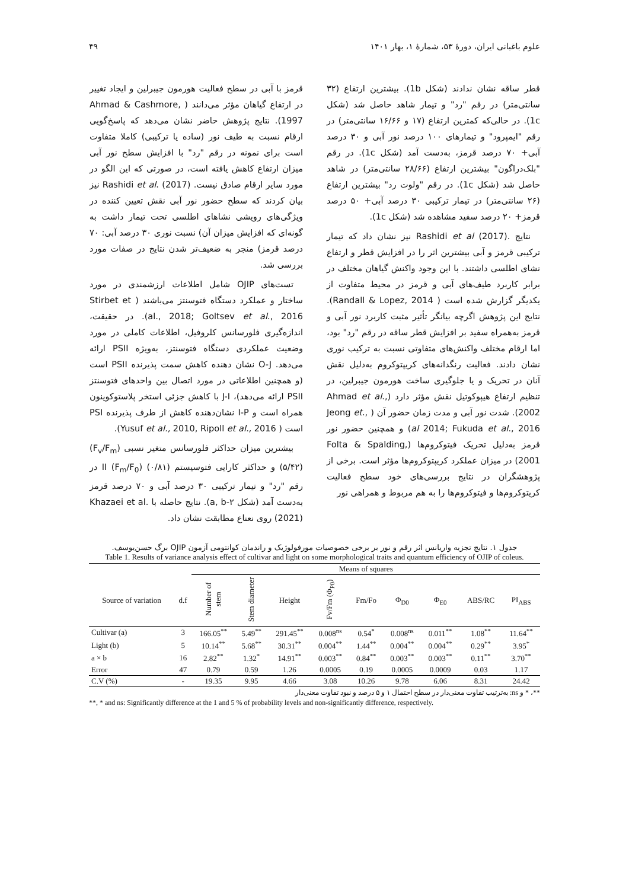علوم باغبانی ایران، دورهٔ ۵۳، شمارهٔ ۱، بهار ۱۴۰۱ ۴۹
قطر ساقه نشان ندادند (شکل 1b). بیشترین ارتفاع (۳۲ سانتی‌متر) در رقم "رد" و تیمار شاهد حاصل شد (شکل 1c). در حالی‌که کمترین ارتفاع (۱۷ و ۱۶/۶۶ سانتی‌متر) در رقم "ایمپرود" و تیمارهای ۱۰۰ درصد نور آبی و ۳۰ درصد آبی+ ۷۰ درصد قرمز، به‌دست آمد (شکل 1c). در رقم "بلک‌دراگون" بیشترین ارتفاع (۲۸/۶۶ سانتی‌متر) در شاهد حاصل شد (شکل 1c). در رقم "ولوت رد" بیشترین ارتفاع (۲۶ سانتی‌متر) در تیمار ترکیبی ۳۰ درصد آبی+ ۵۰ درصد قرمز+ ۲۰ درصد سفید مشاهده شد (شکل 1c).
نتایج .Rashidi et al (2017) نیز نشان داد که تیمار ترکیبی قرمز و آبی بیشترین اثر را در افزایش قطر و ارتفاع نشای اطلسی داشتند. با این وجود واکنش گیاهان مختلف در برابر کاربرد طیف‌های آبی و قرمز در محیط متفاوت از یکدیگر گزارش شده است ( Randall & Lopez, 2014). نتایج این پژوهش اگرچه بیانگر تأثیر مثبت کاربرد نور آبی و قرمز به‌همراه سفید بر افزایش قطر ساقه در رقم "رد" بود، اما ارقام مختلف واکنش‌های متفاوتی نسبت به ترکیب نوری نشان دادند. فعالیت رنگدانه‌های کریپتوکروم به‌دلیل نقش آنان در تحریک و یا جلوگیری ساخت هورمون جیبرلین، در تنظیم ارتفاع هیپوکوتیل نقش مؤثر دارد (Ahmad et al., 2002). شدت نور آبی و مدت زمان حضور آن ( ,.Jeong et al 2014; Fukuda et al., 2016) و همچنین حضور نور قرمز به‌دلیل تحریک فیتوکروم‌ها (Folta & Spalding, 2001) در میزان عملکرد کریپتوکروم‌ها مؤثر است. برخی از پژوهشگران در نتایج بررسی‌های خود سطح فعالیت کریتوکروم‌ها و فیتوکروم‌ها را به هم مربوط و همراهی نور
قرمز با آبی در سطح فعالیت هورمون جیبرلین و ایجاد تغییر در ارتفاع گیاهان مؤثر می‌دانند ( Ahmad & Cashmore, 1997). نتایج پژوهش حاضر نشان می‌دهد که پاسخ‌گویی ارقام نسبت به طیف نور (ساده یا ترکیبی) کاملا متفاوت است برای نمونه در رقم "رد" با افزایش سطح نور آبی میزان ارتفاع کاهش یافته است، در صورتی که این الگو در مورد سایر ارقام صادق نیست. Rashidi et al. (2017) نیز بیان کردند که سطح حضور نور آبی نقش تعیین کننده در ویژگی‌های رویشی نشاهای اطلسی تحت تیمار داشت به گونه‌ای که افزایش میزان آن) نسبت نوری ۳۰ درصد آبی: ۷۰ درصد قرمز) منجر به ضعیف‌تر شدن نتایج در صفات مورد بررسی شد.
تست‌های OJIP شامل اطلاعات ارزشمندی در مورد ساختار و عملکرد دستگاه فتوسنتز می‌باشند ( Stirbet et al., 2018; Goltsev et al., 2016). در حقیقت، اندازه‌گیری فلورسانس کلروفیل، اطلاعات کاملی در مورد وضعیت عملکردی دستگاه فتوسنتز، به‌ویژه PSII ارائه می‌دهد. O-J نشان دهنده کاهش سمت پذیرنده PSII است (و همچنین اطلاعاتی در مورد اتصال بین واحدهای فتوسنتز PSII ارائه می‌دهد)، J-I با کاهش جزئی استخر پلاستوکوینون همراه است و I-P نشان‌دهنده کاهش از طرف پذیرنده PSI است ( Yusuf et al., 2010, Ripoll et al., 2016).
بیشترین میزان حداکثر فلورسانس متغیر نسبی (F<sub>v</sub>/F<sub>m</sub>) (۵/۴۲) و حداکثر کارایی فتوسیستم II (F<sub>m</sub>/F<sub>0</sub>) (۰/۸۱) در رقم "رد" و تیمار ترکیبی ۳۰ درصد آبی و ۷۰ درصد قرمز به‌دست آمد (شکل a, b-۲). نتایج حاصله با .Khazaei et al (2021) روی نعناع مطابقت نشان داد.
جدول ۱. نتایج تجزیه واریانس اثر رقم و نور بر برخی خصوصیات مورفولوژیک و راندمان کوانتومی آزمون OJIP برگ حسن‌یوسف.
Table 1. Results of variance analysis effect of cultivar and light on some morphological traits and quantum efficiency of OJIP of coleus.
| | | Means of squares | | | | | | | | |
| --- | --- | --- | --- | --- | --- | --- | --- | --- | --- | --- |
| Source of variation | d.f | Number of stem | Stem diameter | Height | Fv/Fm (Φ<sub>P0</sub>) | Fm/Fo | Φ<sub>D0</sub> | Φ<sub>E0</sub> | ABS/RC | PI<sub>ABS</sub> |
| Cultivar (a) | 3 | 166.05<sup>**</sup> | 5.49<sup>**</sup> | 291.45<sup>**</sup> | 0.008<sup>ns</sup> | 0.54<sup>*</sup> | 0.008<sup>ns</sup> | 0.011<sup>**</sup> | 1.08<sup>**</sup> | 11.64<sup>**</sup> |
| Light (b) | 5 | 10.14<sup>**</sup> | 5.68<sup>**</sup> | 30.31<sup>**</sup> | 0.004<sup>**</sup> | 1.44<sup>**</sup> | 0.004<sup>**</sup> | 0.004<sup>**</sup> | 0.29<sup>**</sup> | 3.95<sup>*</sup> |
| a × b | 16 | 2.82<sup>**</sup> | 1.32<sup>*</sup> | 14.91<sup>**</sup> | 0.003<sup>**</sup> | 0.84<sup>**</sup> | 0.003<sup>**</sup> | 0.003<sup>**</sup> | 0.11<sup>**</sup> | 3.70<sup>**</sup> |
| Error | 47 | 0.79 | 0.59 | 1.26 | 0.0005 | 0.19 | 0.0005 | 0.0009 | 0.03 | 1.17 |
| C.V (%) | - | 19.35 | 9.95 | 4.66 | 3.08 | 10.26 | 9.78 | 6.06 | 8.31 | 24.42 |
**، * و ns: به‌ترتیب تفاوت معنی‌دار در سطح احتمال ۱ و ۵ درصد و نبود تفاوت معنی‌دار
**, * and ns: Significantly difference at the 1 and 5 % of probability levels and non-significantly difference, respectively.